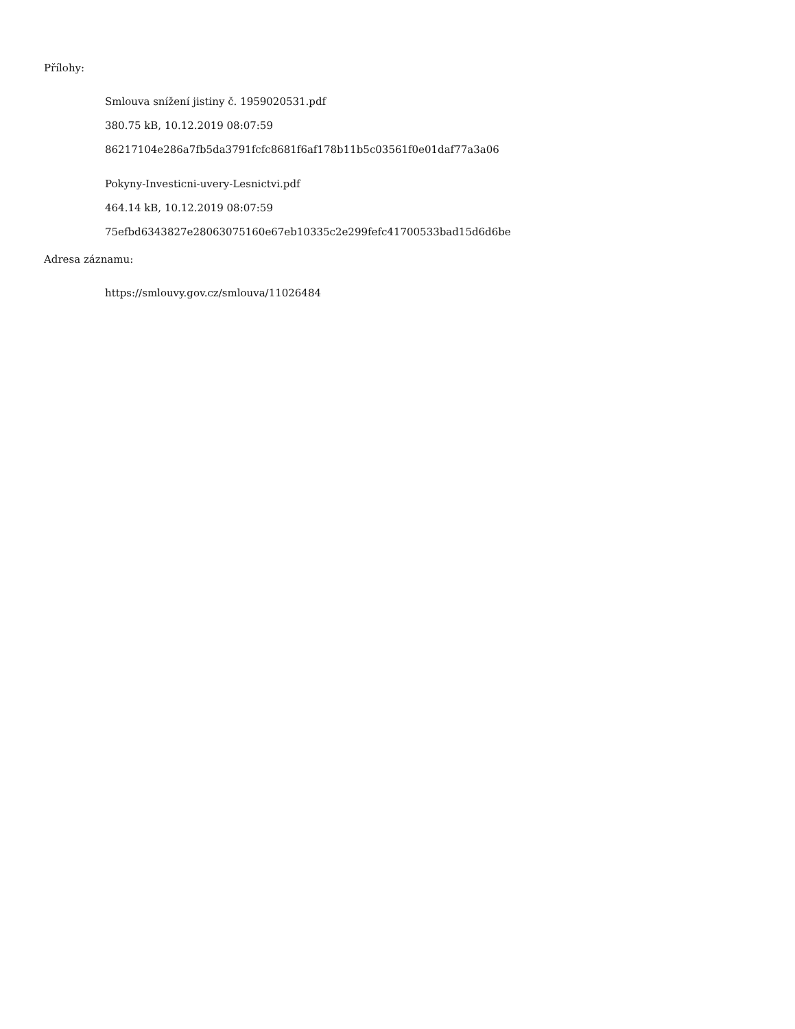Přílohy:
Smlouva snížení jistiny č. 1959020531.pdf
380.75 kB, 10.12.2019 08:07:59
86217104e286a7fb5da3791fcfc8681f6af178b11b5c03561f0e01daf77a3a06
Pokyny-Investicni-uvery-Lesnictvi.pdf
464.14 kB, 10.12.2019 08:07:59
75efbd6343827e28063075160e67eb10335c2e299fefc41700533bad15d6d6be
Adresa záznamu:
https://smlouvy.gov.cz/smlouva/11026484